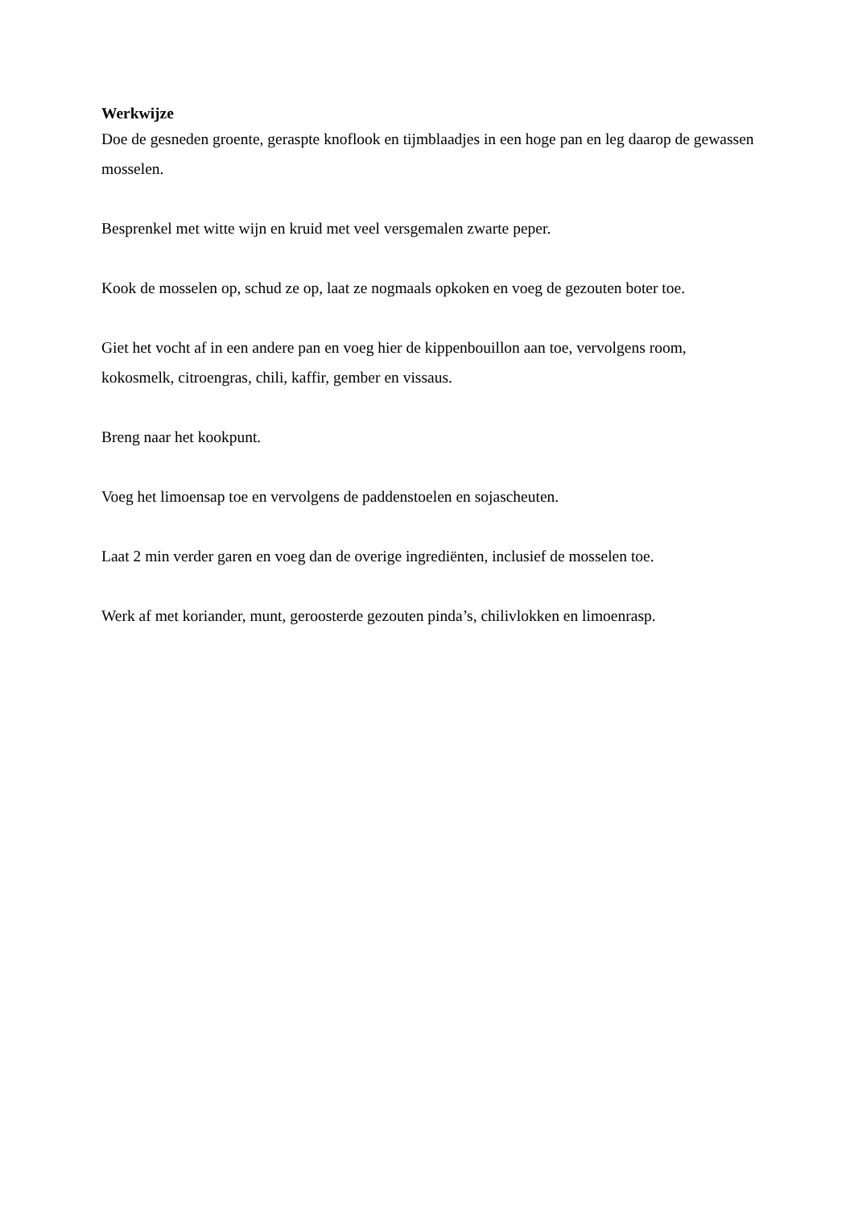Werkwijze
Doe de gesneden groente, geraspte knoflook en tijmblaadjes in een hoge pan en leg daarop de gewassen mosselen.
Besprenkel met witte wijn en kruid met veel versgemalen zwarte peper.
Kook de mosselen op, schud ze op, laat ze nogmaals opkoken en voeg de gezouten boter toe.
Giet het vocht af in een andere pan en voeg hier de kippenbouillon aan toe, vervolgens room, kokosmelk, citroengras, chili, kaffir, gember en vissaus.
Breng naar het kookpunt.
Voeg het limoensap toe en vervolgens de paddenstoelen en sojascheuten.
Laat 2 min verder garen en voeg dan de overige ingrediënten, inclusief de mosselen toe.
Werk af met koriander, munt, geroosterde gezouten pinda’s, chilivlokken en limoenrasp.